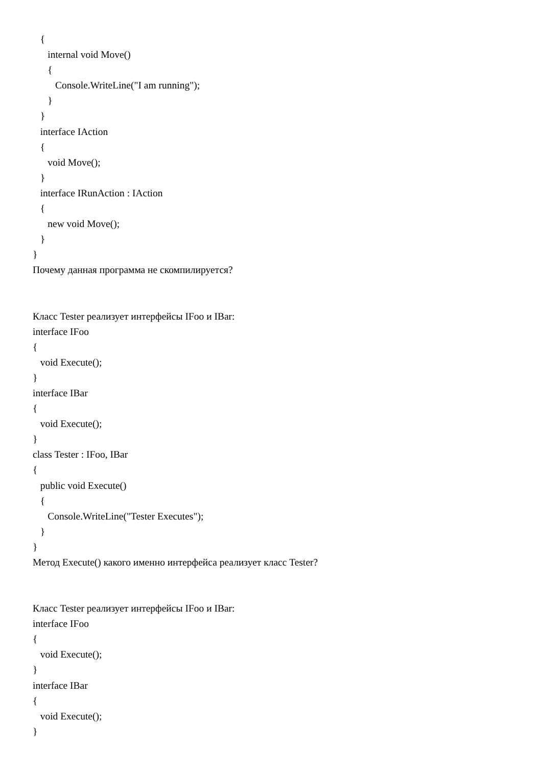{
internal void Move()
{
Console.WriteLine("I am running");
}
}
interface IAction
{
void Move();
}
interface IRunAction : IAction
{
new void Move();
}
}
Почему данная программа не скомпилируется?
Класс Tester реализует интерфейсы IFoo и IBar:
interface IFoo
{
void Execute();
}
interface IBar
{
void Execute();
}
class Tester : IFoo, IBar
{
public void Execute()
{
Console.WriteLine("Tester Executes");
}
}
Метод Execute() какого именно интерфейса реализует класс Tester?
Класс Tester реализует интерфейсы IFoo и IBar:
interface IFoo
{
void Execute();
}
interface IBar
{
void Execute();
}